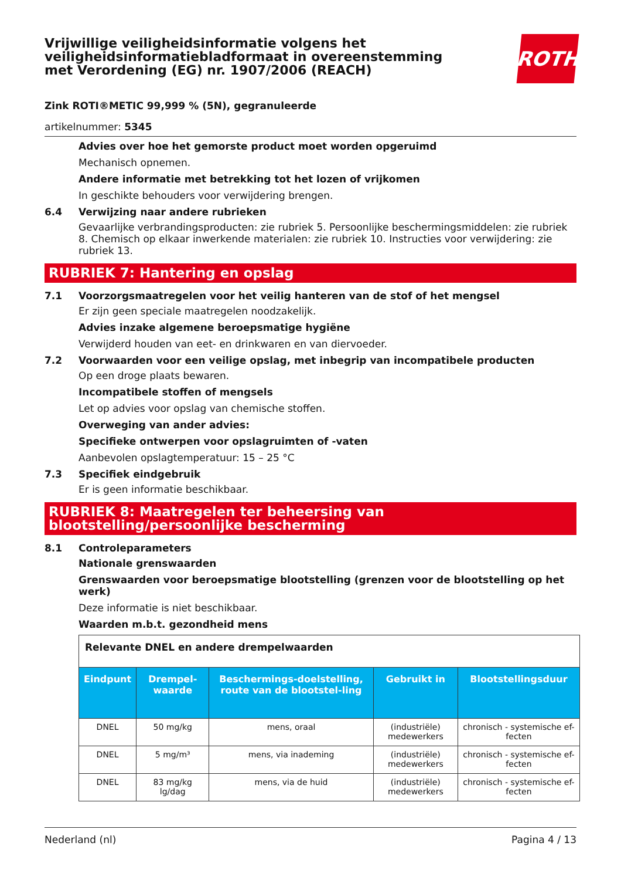Vrijwillige veiligheidsinformatie volgens het
veiligheidsinformatiebladformaat in overeenstemming
met Verordening (EG) nr. 1907/2006 (REACH)
ROTH
Zink ROTI®METIC 99,999 % (5N), gegranuleerde
artikelnummer: 5345
Advies over hoe het gemorste product moet worden opgeruimd
Mechanisch opnemen.
Andere informatie met betrekking tot het lozen of vrijkomen
In geschikte behouders voor verwijdering brengen.
6.4 Verwijzing naar andere rubrieken
Gevaarlijke verbrandingsproducten: zie rubriek 5. Persoonlijke beschermingsmiddelen: zie rubriek 8. Chemisch op elkaar inwerkende materialen: zie rubriek 10. Instructies voor verwijdering: zie rubriek 13.
RUBRIEK 7: Hantering en opslag
7.1 Voorzorgsmaatregelen voor het veilig hanteren van de stof of het mengsel
Er zijn geen speciale maatregelen noodzakelijk.
Advies inzake algemene beroepsmatige hygiëne
Verwijderd houden van eet- en drinkwaren en van diervoeder.
7.2 Voorwaarden voor een veilige opslag, met inbegrip van incompatibele producten
Op een droge plaats bewaren.
Incompatibele stoffen of mengsels
Let op advies voor opslag van chemische stoffen.
Overweging van ander advies:
Specifieke ontwerpen voor opslagruimten of -vaten
Aanbevolen opslagtemperatuur: 15 – 25 °C
7.3 Specifiek eindgebruik
Er is geen informatie beschikbaar.
RUBRIEK 8: Maatregelen ter beheersing van blootstelling/persoonlijke bescherming
8.1 Controleparameters
Nationale grenswaarden
Grenswaarden voor beroepsmatige blootstelling (grenzen voor de blootstelling op het werk)
Deze informatie is niet beschikbaar.
Waarden m.b.t. gezondheid mens
| Relevante DNEL en andere drempelwaarden | | | | |
| Eindpunt | Drempel-waarde | Beschermings-doelstelling, route van de blootstel-ling | Gebruikt in | Blootstellingsduur |
| DNEL | 50 mg/kg | mens, oraal | (industriële) medewerkers | chronisch - systemische ef-fecten |
| DNEL | 5 mg/m³ | mens, via inademing | (industriële) medewerkers | chronisch - systemische ef-fecten |
| DNEL | 83 mg/kg lg/dag | mens, via de huid | (industriële) medewerkers | chronisch - systemische ef-fecten |
Nederland (nl) Pagina 4 / 13